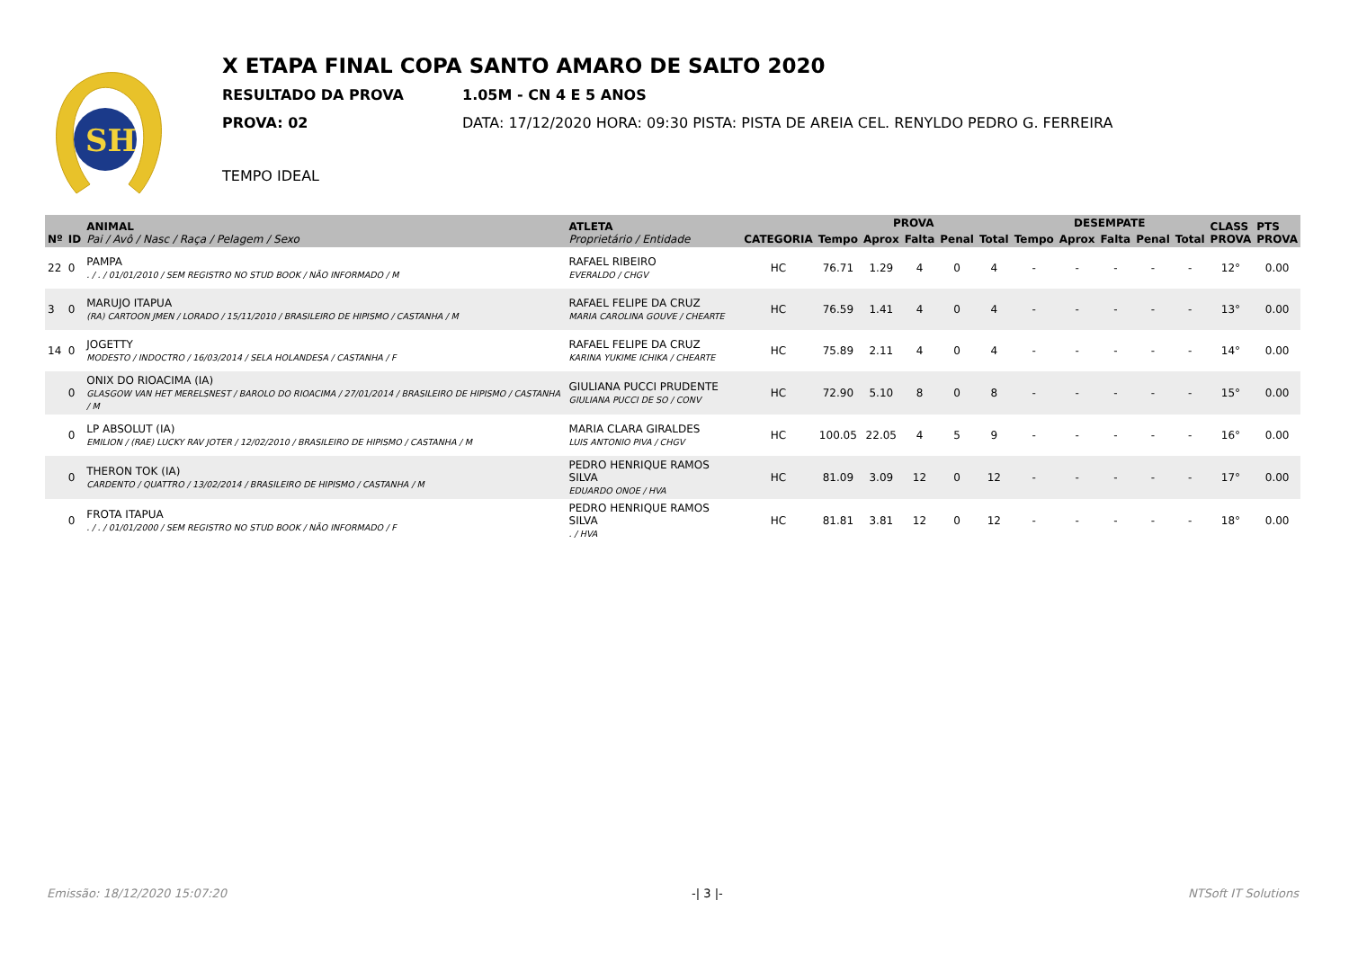SH
X ETAPA FINAL COPA SANTO AMARO DE SALTO 2020
RESULTADO DA PROVA 1.05M - CN 4 E 5 ANOS
PROVA: 02 DATA: 17/12/2020 HORA: 09:30 PISTA: PISTA DE AREIA CEL. RENYLDO PEDRO G. FERREIRA
TEMPO IDEAL
| Nº | ID | ANIMAL Pai / Avô / Nasc / Raça / Pelagem / Sexo | ATLETA Proprietário / Entidade | CATEGORIA | PROVA | | | | | DESEMPATE | | | | | CLASS PROVA | PTS PROVA |
| --- | --- | --- | --- | --- | --- | --- | --- | --- | --- | --- | --- | --- | --- | --- | --- | --- |
| | | | | | Tempo | Aprox | Falta | Penal | Total | Tempo | Aprox | Falta | Penal | Total | | |
| 22 | 0 | PAMPA . / . / 01/01/2010 / SEM REGISTRO NO STUD BOOK / NÃO INFORMADO / M | RAFAEL RIBEIRO EVERALDO / CHGV | HC | 76.71 | 1.29 | 4 | 0 | 4 | - | - | - | - | - | 12° | 0.00 |
| 3 | 0 | MARUJO ITAPUA (RA) CARTOON JMEN / LORADO / 15/11/2010 / BRASILEIRO DE HIPISMO / CASTANHA / M | RAFAEL FELIPE DA CRUZ MARIA CAROLINA GOUVE / CHEARTE | HC | 76.59 | 1.41 | 4 | 0 | 4 | - | - | - | - | - | 13° | 0.00 |
| 14 | 0 | JOGETTY MODESTO / INDOCTRO / 16/03/2014 / SELA HOLANDESA / CASTANHA / F | RAFAEL FELIPE DA CRUZ KARINA YUKIME ICHIKA / CHEARTE | HC | 75.89 | 2.11 | 4 | 0 | 4 | - | - | - | - | - | 14° | 0.00 |
| | 0 | ONIX DO RIOACIMA (IA) GLASGOW VAN HET MERELSNEST / BAROLO DO RIOACIMA / 27/01/2014 / BRASILEIRO DE HIPISMO / CASTANHA / M | GIULIANA PUCCI PRUDENTE GIULIANA PUCCI DE SO / CONV | HC | 72.90 | 5.10 | 8 | 0 | 8 | - | - | - | - | - | 15° | 0.00 |
| | 0 | LP ABSOLUT (IA) EMILION / (RAE) LUCKY RAV JOTER / 12/02/2010 / BRASILEIRO DE HIPISMO / CASTANHA / M | MARIA CLARA GIRALDES LUIS ANTONIO PIVA / CHGV | HC | 100.05 | 22.05 | 4 | 5 | 9 | - | - | - | - | - | 16° | 0.00 |
| | 0 | THERON TOK (IA) CARDENTO / QUATTRO / 13/02/2014 / BRASILEIRO DE HIPISMO / CASTANHA / M | PEDRO HENRIQUE RAMOS SILVA EDUARDO ONOE / HVA | HC | 81.09 | 3.09 | 12 | 0 | 12 | - | - | - | - | - | 17° | 0.00 |
| | 0 | FROTA ITAPUA . / . / 01/01/2000 / SEM REGISTRO NO STUD BOOK / NÃO INFORMADO / F | PEDRO HENRIQUE RAMOS SILVA . / HVA | HC | 81.81 | 3.81 | 12 | 0 | 12 | - | - | - | - | - | 18° | 0.00 |
Emissão: 18/12/2020 15:07:20 -| 3 |- NTSoft IT Solutions